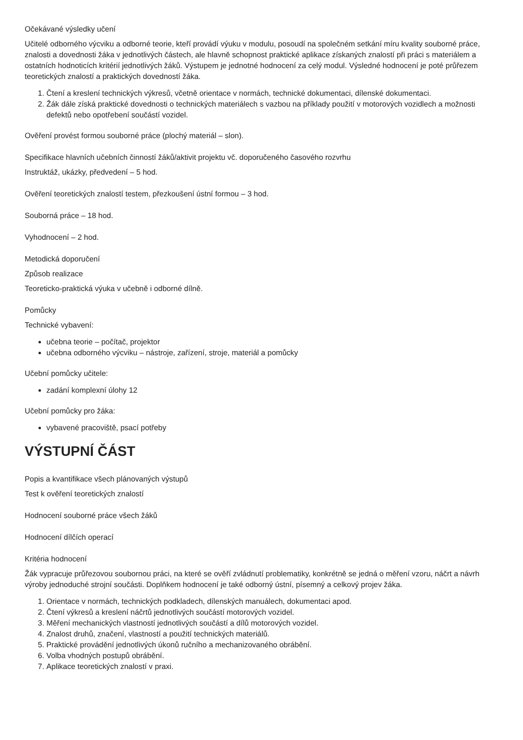Očekávané výsledky učení
Učitelé odborného výcviku a odborné teorie, kteří provádí výuku v modulu, posoudí na společném setkání míru kvality souborné práce, znalosti a dovednosti žáka v jednotlivých částech, ale hlavně schopnost praktické aplikace získaných znalostí při práci s materiálem a ostatních hodnoticích kritérií jednotlivých žáků. Výstupem je jednotné hodnocení za celý modul. Výsledné hodnocení je poté průřezem teoretických znalostí a praktických dovedností žáka.
1. Čtení a kreslení technických výkresů, včetně orientace v normách, technické dokumentaci, dílenské dokumentaci.
2. Žák dále získá praktické dovednosti o technických materiálech s vazbou na příklady použití v motorových vozidlech a možnosti defektů nebo opotřebení součástí vozidel.
Ověření provést formou souborné práce (plochý materiál – slon).
Specifikace hlavních učebních činností žáků/aktivit projektu vč. doporučeného časového rozvrhu
Instruktáž, ukázky, předvedení – 5 hod.
Ověření teoretických znalostí testem, přezkoušení ústní formou – 3 hod.
Souborná práce – 18 hod.
Vyhodnocení – 2 hod.
Metodická doporučení
Způsob realizace
Teoreticko-praktická výuka v učebně i odborné dílně.
Pomůcky
Technické vybavení:
učebna teorie – počítač, projektor
učebna odborného výcviku – nástroje, zařízení, stroje, materiál a pomůcky
Učební pomůcky učitele:
zadání komplexní úlohy 12
Učební pomůcky pro žáka:
vybavené pracoviště, psací potřeby
VÝSTUPNÍ ČÁST
Popis a kvantifikace všech plánovaných výstupů
Test k ověření teoretických znalostí
Hodnocení souborné práce všech žáků
Hodnocení dílčích operací
Kritéria hodnocení
Žák vypracuje průřezovou soubornou práci, na které se ověří zvládnutí problematiky, konkrétně se jedná o měření vzoru, náčrt a návrh výroby jednoduché strojní součásti. Doplňkem hodnocení je také odborný ústní, písemný a celkový projev žáka.
1. Orientace v normách, technických podkladech, dílenských manuálech, dokumentaci apod.
2. Čtení výkresů a kreslení náčrtů jednotlivých součástí motorových vozidel.
3. Měření mechanických vlastností jednotlivých součástí a dílů motorových vozidel.
4. Znalost druhů, značení, vlastností a použití technických materiálů.
5. Praktické provádění jednotlivých úkonů ručního a mechanizovaného obrábění.
6. Volba vhodných postupů obrábění.
7. Aplikace teoretických znalostí v praxi.